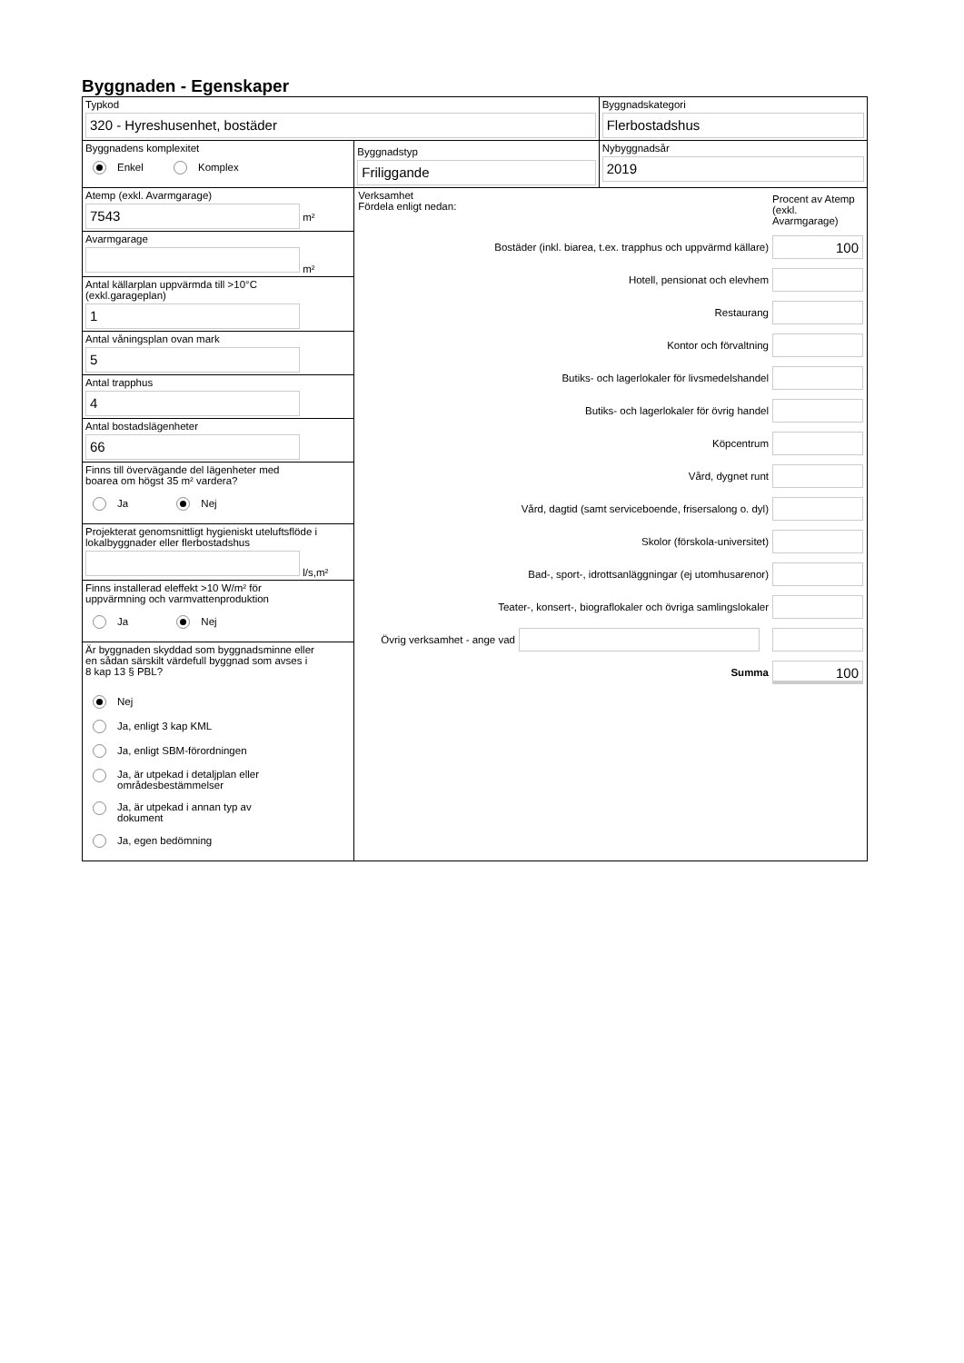Byggnaden - Egenskaper
Typkod
320 - Hyreshusenhet, bostäder
Byggnadskategori
Flerbostadshus
Byggnadens komplexitet
Enkel Komplex
Byggnadstyp
Friliggande
Nybyggnadsår
2019
Atemp (exkl. Avarmgarage)
7543
m²
Avarmgarage
m²
Antal källarplan uppvärmda till >10°C
(exkl.garageplan)
1
Antal våningsplan ovan mark
5
Antal trapphus
4
Antal bostadslägenheter
66
Finns till övervägande del lägenheter med
boarea om högst 35 m² vardera?
Ja Nej
Projekterat genomsnittligt hygieniskt uteluftsflöde i
lokalbyggnader eller flerbostadshus
l/s,m²
Finns installerad eleffekt >10 W/m² för
uppvärmning och varmvattenproduktion
Ja Nej
Är byggnaden skyddad som byggnadsminne eller
en sådan särskilt värdefull byggnad som avses i
8 kap 13 § PBL?
Nej
Ja, enligt 3 kap KML
Ja, enligt SBM-förordningen
Ja, är utpekad i detaljplan eller
områdesbestämmelser
Ja, är utpekad i annan typ av
dokument
Ja, egen bedömning
Verksamhet
Fördela enligt nedan:
Procent av Atemp (exkl. Avarmgarage)
Bostäder (inkl. biarea, t.ex. trapphus och uppvärmd källare)
100
Hotell, pensionat och elevhem
Restaurang
Kontor och förvaltning
Butiks- och lagerlokaler för livsmedelshandel
Butiks- och lagerlokaler för övrig handel
Köpcentrum
Vård, dygnet runt
Vård, dagtid (samt serviceboende, frisersalong o. dyl)
Skolor (förskola-universitet)
Bad-, sport-, idrottsanläggningar (ej utomhusarenor)
Teater-, konsert-, biograflokaler och övriga samlingslokaler
Övrig verksamhet - ange vad
Summa
100